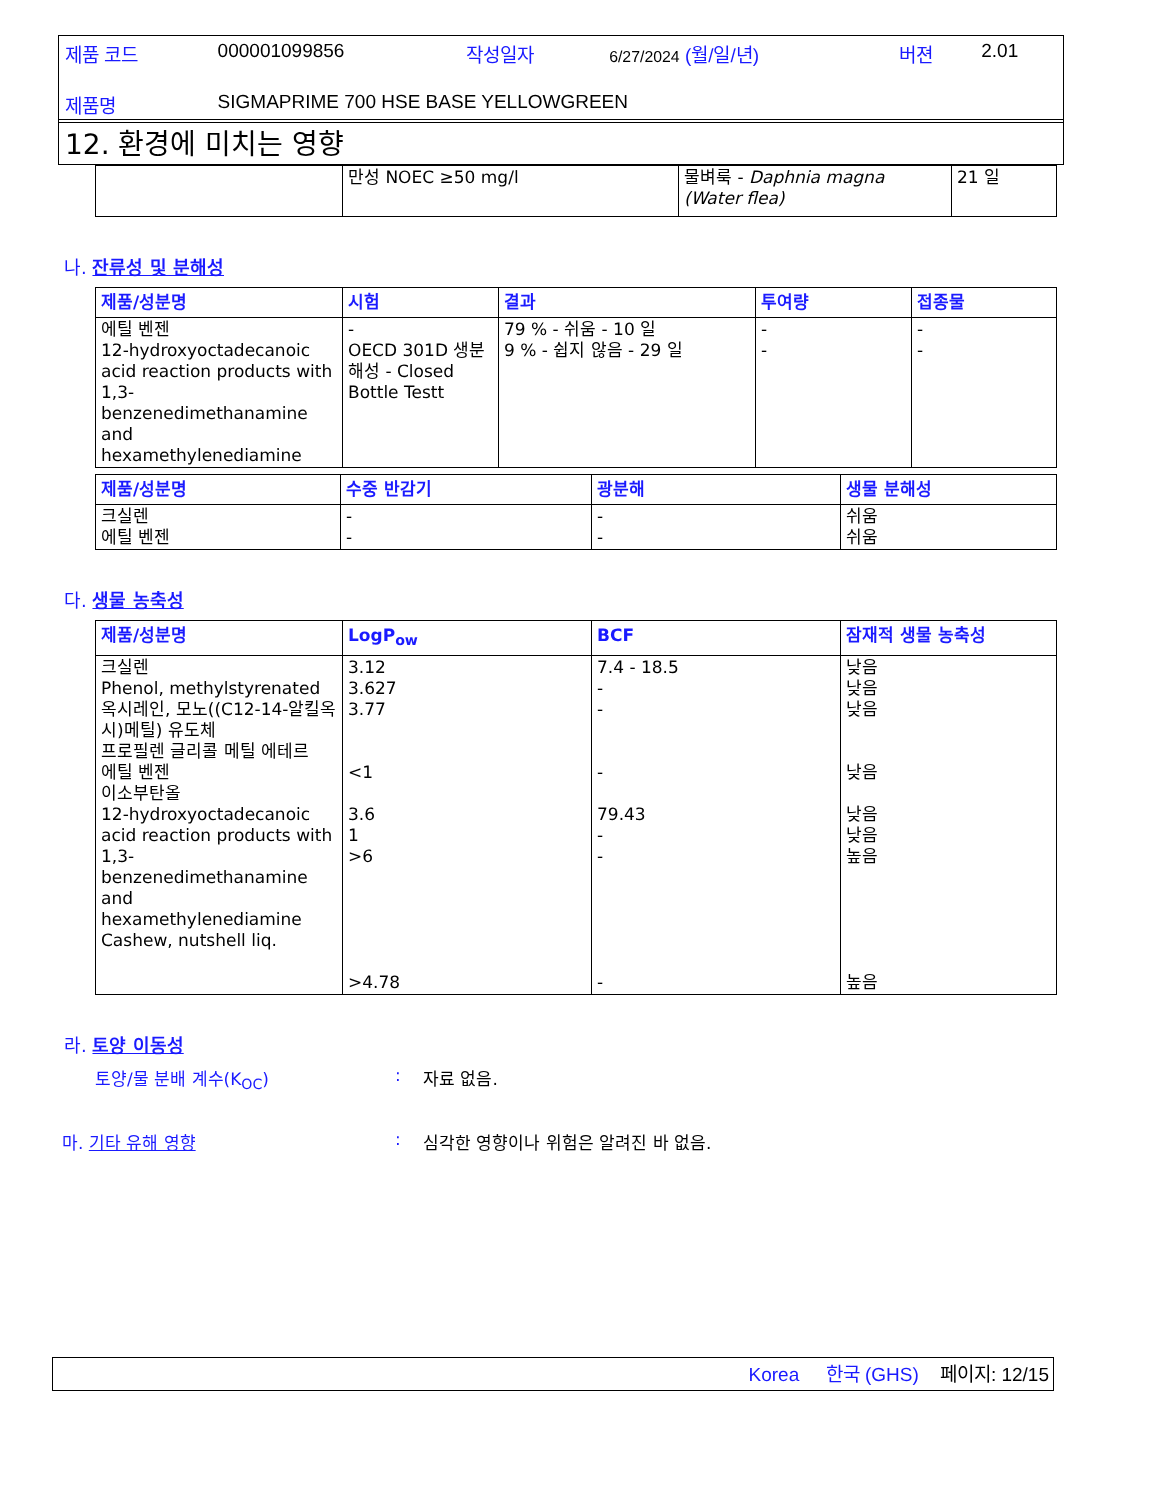| 제품 코드 | 000001099856 | 작성일자 | 6/27/2024 (월/일/년) | 버젼 | 2.01 |
| 제품명 | SIGMAPRIME 700 HSE BASE YELLOWGREEN | | | | |
12. 환경에 미치는 영향
| | 만성 NOEC ≥50 mg/l | 물벼룩 - Daphnia magna (Water flea) | 21 일 |
나. 잔류성 및 분해성
| 제품/성분명 | 시험 | 결과 | 투여량 | 접종물 |
| --- | --- | --- | --- | --- |
| 에틸 벤젠 12-hydroxyoctadecanoic acid reaction products with 1,3-benzenedimethanamine and hexamethylenediamine | - OECD 301D 생분해성 - Closed Bottle Testt | 79 % - 쉬움 - 10 일 9 % - 쉽지 않음 - 29 일 | - - | - - |
| 제품/성분명 | 수중 반감기 | 광분해 | 생물 분해성 |
| --- | --- | --- | --- |
| 크실렌 에틸 벤젠 | - - | - - | 쉬움 쉬움 |
다. 생물 농축성
| 제품/성분명 | LogP<sub>ow</sub> | BCF | 잠재적 생물 농축성 |
| --- | --- | --- | --- |
| 크실렌 Phenol, methylstyrenated 옥시레인, 모노((C12-14-알킬옥시)메틸) 유도체 프로필렌 글리콜 메틸 에테르 에틸 벤젠 이소부탄올 12-hydroxyoctadecanoic acid reaction products with 1,3-benzenedimethanamine and hexamethylenediamine Cashew, nutshell liq. | 3.12 3.627 3.77 <1 3.6 1 >6 >4.78 | 7.4 - 18.5 - - - 79.43 - - - | 낮음 낮음 낮음 낮음 낮음 낮음 높음 높음 |
라. 토양 이동성
토양/물 분배 계수(K<sub>OC</sub>): 자료 없음.
마. 기타 유해 영향: 심각한 영향이나 위험은 알려진 바 없음.
Korea 한국 (GHS) 페이지: 12/15